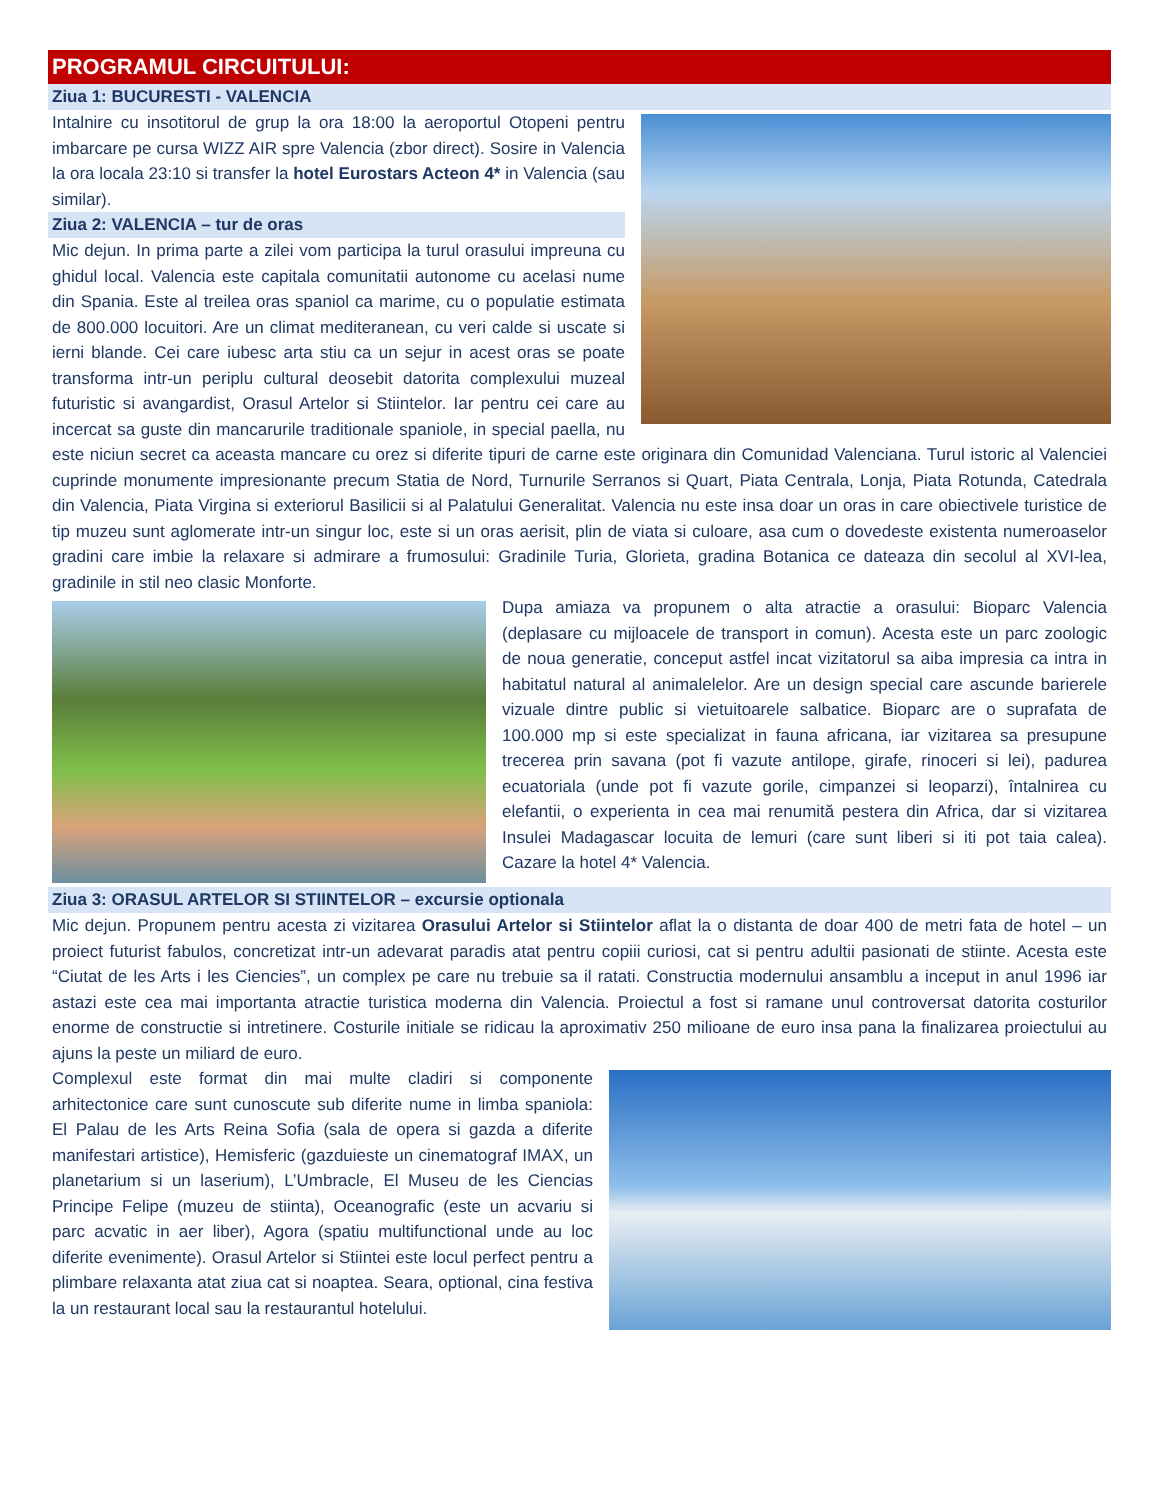PROGRAMUL CIRCUITULUI:
Ziua 1: BUCURESTI - VALENCIA
Intalnire cu insotitorul de grup la ora 18:00 la aeroportul Otopeni pentru imbarcare pe cursa WIZZ AIR spre Valencia (zbor direct). Sosire in Valencia la ora locala 23:10 si transfer la hotel Eurostars Acteon 4* in Valencia (sau similar).
Ziua 2: VALENCIA – tur de oras
Mic dejun. In prima parte a zilei vom participa la turul orasului impreuna cu ghidul local. Valencia este capitala comunitatii autonome cu acelasi nume din Spania. Este al treilea oras spaniol ca marime, cu o populatie estimata de 800.000 locuitori. Are un climat mediteranean, cu veri calde si uscate si ierni blande. Cei care iubesc arta stiu ca un sejur in acest oras se poate transforma intr-un periplu cultural deosebit datorita complexului muzeal futuristic si avangardist, Orasul Artelor si Stiintelor. Iar pentru cei care au incercat sa guste din mancarurile traditionale spaniole, in special paella, nu este niciun secret ca aceasta mancare cu orez si diferite tipuri de carne este originara din Comunidad Valenciana. Turul istoric al Valenciei cuprinde monumente impresionante precum Statia de Nord, Turnurile Serranos si Quart, Piata Centrala, Lonja, Piata Rotunda, Catedrala din Valencia, Piata Virgina si exteriorul Basilicii si al Palatului Generalitat. Valencia nu este insa doar un oras in care obiectivele turistice de tip muzeu sunt aglomerate intr-un singur loc, este si un oras aerisit, plin de viata si culoare, asa cum o dovedeste existenta numeroaselor gradini care imbie la relaxare si admirare a frumosului: Gradinile Turia, Glorieta, gradina Botanica ce dateaza din secolul al XVI-lea, gradinile in stil neo clasic Monforte.
Dupa amiaza va propunem o alta atractie a orasului: Bioparc Valencia (deplasare cu mijloacele de transport in comun). Acesta este un parc zoologic de noua generatie, conceput astfel incat vizitatorul sa aiba impresia ca intra in habitatul natural al animalelelor. Are un design special care ascunde barierele vizuale dintre public si vietuitoarele salbatice. Bioparc are o suprafata de 100.000 mp si este specializat in fauna africana, iar vizitarea sa presupune trecerea prin savana (pot fi vazute antilope, girafe, rinoceri si lei), padurea ecuatoriala (unde pot fi vazute gorile, cimpanzei si leoparzi), întalnirea cu elefantii, o experienta in cea mai renumită pestera din Africa, dar si vizitarea Insulei Madagascar locuita de lemuri (care sunt liberi si iti pot taia calea). Cazare la hotel 4* Valencia.
Ziua 3: ORASUL ARTELOR SI STIINTELOR – excursie optionala
Mic dejun. Propunem pentru acesta zi vizitarea Orasului Artelor si Stiintelor aflat la o distanta de doar 400 de metri fata de hotel – un proiect futurist fabulos, concretizat intr-un adevarat paradis atat pentru copiii curiosi, cat si pentru adultii pasionati de stiinte. Acesta este “Ciutat de les Arts i les Ciencies”, un complex pe care nu trebuie sa il ratati. Constructia modernului ansamblu a inceput in anul 1996 iar astazi este cea mai importanta atractie turistica moderna din Valencia. Proiectul a fost si ramane unul controversat datorita costurilor enorme de constructie si intretinere. Costurile initiale se ridicau la aproximativ 250 milioane de euro insa pana la finalizarea proiectului au ajuns la peste un miliard de euro.
Complexul este format din mai multe cladiri si componente arhitectonice care sunt cunoscute sub diferite nume in limba spaniola: El Palau de les Arts Reina Sofia (sala de opera si gazda a diferite manifestari artistice), Hemisferic (gazduieste un cinematograf IMAX, un planetarium si un laserium), L’Umbracle, El Museu de les Ciencias Principe Felipe (muzeu de stiinta), Oceanografic (este un acvariu si parc acvatic in aer liber), Agora (spatiu multifunctional unde au loc diferite evenimente). Orasul Artelor si Stiintei este locul perfect pentru a plimbare relaxanta atat ziua cat si noaptea. Seara, optional, cina festiva la un restaurant local sau la restaurantul hotelului.